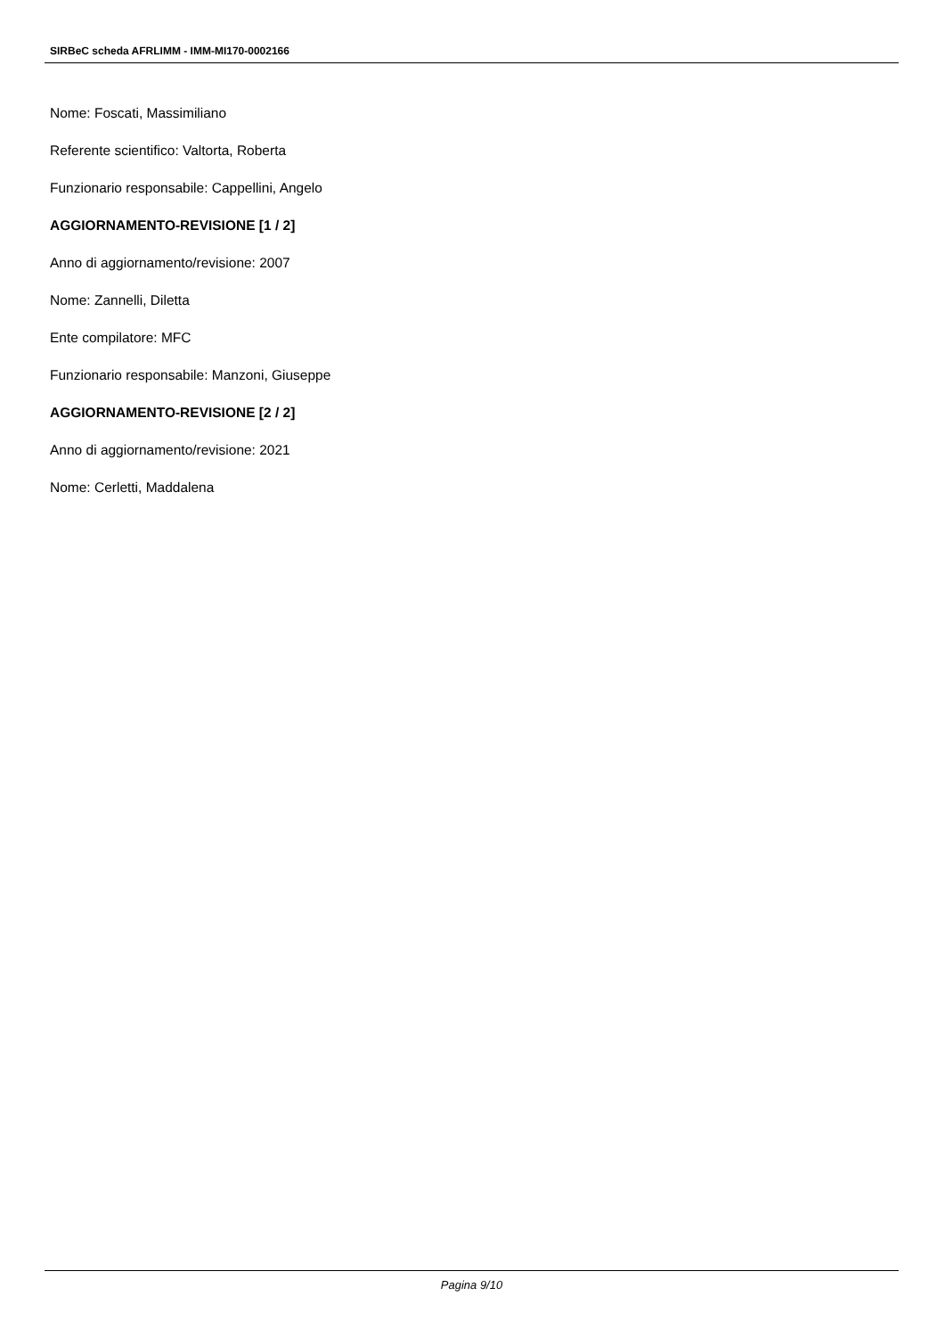SIRBeC scheda AFRLIMM - IMM-MI170-0002166
Nome: Foscati, Massimiliano
Referente scientifico: Valtorta, Roberta
Funzionario responsabile: Cappellini, Angelo
AGGIORNAMENTO-REVISIONE [1 / 2]
Anno di aggiornamento/revisione: 2007
Nome: Zannelli, Diletta
Ente compilatore: MFC
Funzionario responsabile: Manzoni, Giuseppe
AGGIORNAMENTO-REVISIONE [2 / 2]
Anno di aggiornamento/revisione: 2021
Nome: Cerletti, Maddalena
Pagina 9/10